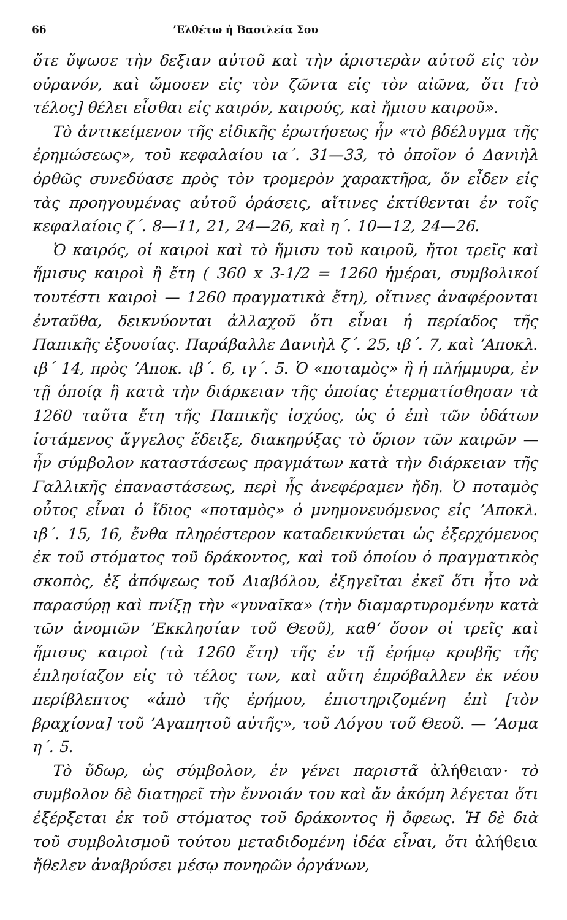66’Ελθέτω ἡ Βασιλεία Σου
ὅτε ὕψωσε τὴν δεξιαν αὐτοῦ καὶ τὴν ἀριστερὰν αὐτοῦ εἰς τὸν οὐρανόν, καὶ ὤμοσεν εἰς τὸν ζῶντα εἰς τὸν αἰῶνα, ὅτι [τὸ τέλος] θέλει εἶσθαι εἰς καιρόν, καιρούς, καὶ ἥμισυ καιροῦ».
Τὸ ἀντικείμενον τῆς εἰδικῆς ἐρωτήσεως ἦν «τὸ βδέλυγμα τῆς ἐρημώσεως», τοῦ κεφαλαίου ια΄. 31—33, τὸ ὁποῖον ὁ Δανιὴλ ὀρθῶς συνεδύασε πρὸς τὸν τρομερὸν χαρακτῆρα, ὅν εἶδεν εἰς τὰς προηγουμένας αὐτοῦ ὁράσεις, αἵτινες ἐκτίθενται ἐν τοῖς κεφαλαίοις ζ΄. 8—11, 21, 24—26, καὶ η΄. 10—12, 24—26.
Ὁ καιρός, οἱ καιροὶ καὶ τὸ ἥμισυ τοῦ καιροῦ, ἤτοι τρεῖς καὶ ἥμισυς καιροὶ ἢ ἔτη ( 360 x 3-1/2 = 1260 ἡμέραι, συμβολικοί τουτέστι καιροὶ — 1260 πραγματικὰ ἔτη), οἵτινες ἀναφέρονται ἐνταῦθα, δεικνύονται ἀλλαχοῦ ὅτι εἶναι ἡ περίαδος τῆς Παπικῆς ἐξουσίας. Παράβαλλε Δανιὴλ ζ΄. 25, ιβ΄. 7, καὶ ’Αποκλ. ιβ΄ 14, πρὸς ’Αποκ. ιβ΄. 6, ιγ΄. 5. Ὁ «ποταμὸς» ἢ ἡ πλήμμυρα, ἐν τῇ ὁποίᾳ ἢ κατὰ τὴν διάρκειαν τῆς ὁποίας ἐτερματίσθησαν τὰ 1260 ταῦτα ἔτη τῆς Παπικῆς ἰσχύος, ὡς ὁ ἐπὶ τῶν ὑδάτων ἱστάμενος ἄγγελος ἔδειξε, διακηρύξας τὸ ὅριον τῶν καιρῶν — ἦν σύμβολον καταστάσεως πραγμάτων κατὰ τὴν διάρκειαν τῆς Γαλλικῆς ἐπαναστάσεως, περὶ ἧς ἀνεφέραμεν ἤδη. Ὁ ποταμὸς οὗτος εἶναι ὁ ἴδιος «ποταμὸς» ὁ μνημονευόμενος εἰς ’Αποκλ. ιβ΄. 15, 16, ἔνθα πληρέστερον καταδεικνύεται ὡς ἐξερχόμενος ἐκ τοῦ στόματος τοῦ δράκοντος, καὶ τοῦ ὁποίου ὁ πραγματικὸς σκοπὸς, ἐξ ἀπόψεως τοῦ Διαβόλου, ἐξηγεῖται ἐκεῖ ὅτι ἦτο νὰ παρασύρῃ καὶ πνίξῃ τὴν «γυναῖκα» (τὴν διαμαρτυρομένην κατὰ τῶν ἀνομιῶν ’Εκκλησίαν τοῦ Θεοῦ), καθ’ ὅσον οἱ τρεῖς καὶ ἥμισυς καιροὶ (τὰ 1260 ἔτη) τῆς ἐν τῇ ἐρήμῳ κρυβῆς τῆς ἐπλησίαζον εἰς τὸ τέλος των, καὶ αὕτη ἐπρόβαλλεν ἐκ νέου περίβλεπτος «ἀπὸ τῆς ἐρήμου, ἐπιστηριζομένη ἐπὶ [τὸν βραχίονα] τοῦ ’Αγαπητοῦ αὐτῆς», τοῦ Λόγου τοῦ Θεοῦ. — ’Ασμα η΄. 5.
Τὸ ὕδωρ, ὡς σύμβολον, ἐν γένει παριστᾶ ἀλήθειαν· τὸ συμβολον δὲ διατηρεῖ τὴν ἔννοιάν του καὶ ἄν ἀκόμη λέγεται ὅτι ἐξέρξεται ἐκ τοῦ στόματος τοῦ δράκοντος ἢ ὄφεως. Ἡ δὲ διὰ τοῦ συμβολισμοῦ τούτου μεταδιδομένη ἰδέα εἶναι, ὅτι ἀλήθεια ἤθελεν ἀναβρύσει μέσῳ πονηρῶν ὀργάνων,